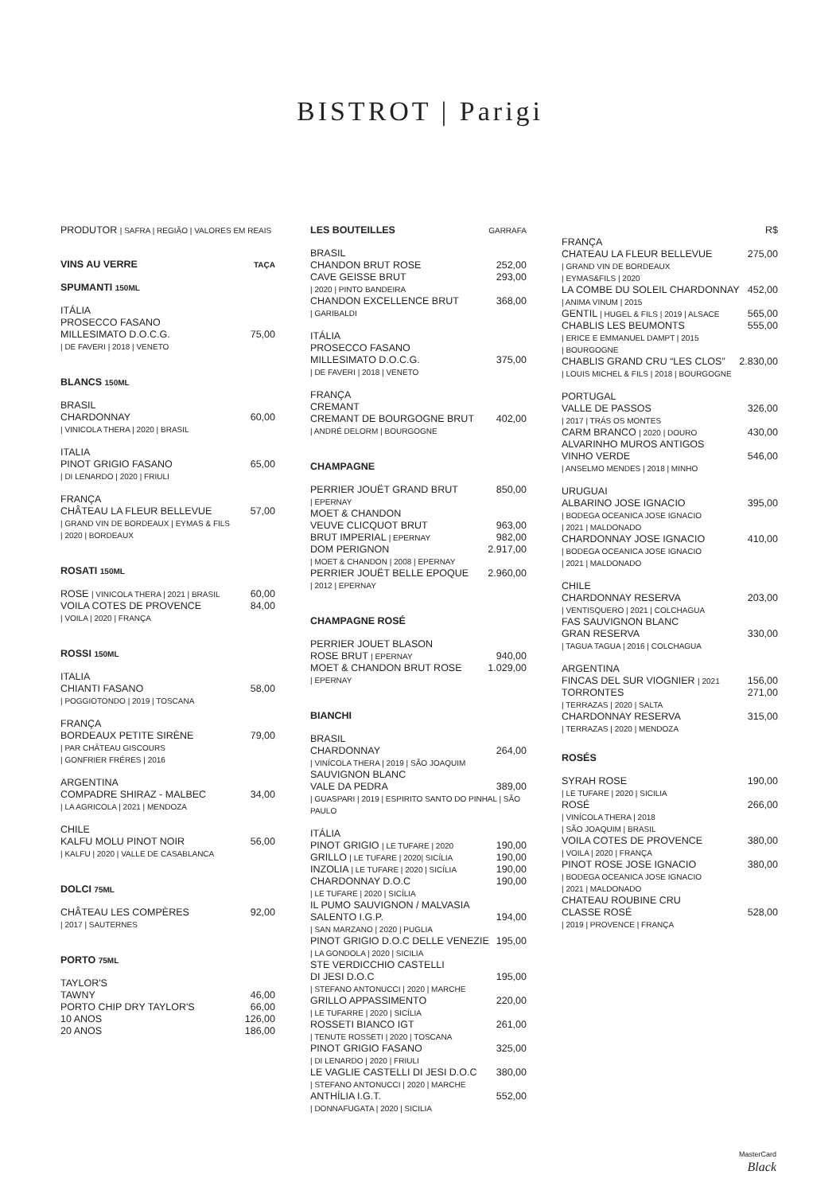BISTROT | Parigi
PRODUTOR | SAFRA | REGIÃO | VALORES EM REAIS
VINS AU VERRE TAÇA
SPUMANTI 150ML
ITÁLIA
PROSECCO FASANO
MILLESIMATO D.O.C.G. 75,00
| DE FAVERI | 2018 | VENETO
BLANCS 150ML
BRASIL
CHARDONNAY 60,00
| VINICOLA THERA | 2020 | BRASIL
ITALIA
PINOT GRIGIO FASANO 65,00
| DI LENARDO | 2020 | FRIULI
FRANÇA
CHÂTEAU LA FLEUR BELLEVUE 57,00
| GRAND VIN DE BORDEAUX | EYMAS & FILS
| 2020 | BORDEAUX
ROSATI 150ML
ROSE | VINICOLA THERA | 2021 | BRASIL 60,00
VOILA COTES DE PROVENCE 84,00
| VOILA | 2020 | FRANÇA
ROSSI 150ML
ITALIA
CHIANTI FASANO 58,00
| POGGIOTONDO | 2019 | TOSCANA
FRANÇA
BORDEAUX PETITE SIRÈNE 79,00
| PAR CHÂTEAU GISCOURS
| GONFRIER FRÉRES | 2016
ARGENTINA
COMPADRE SHIRAZ - MALBEC 34,00
| LA AGRICOLA | 2021 | MENDOZA
CHILE
KALFU MOLU PINOT NOIR 56,00
| KALFU | 2020 | VALLE DE CASABLANCA
DOLCI 75ML
CHÂTEAU LES COMPÈRES 92,00
| 2017 | SAUTERNES
PORTO 75ML
TAYLOR'S
TAWNY 46,00
PORTO CHIP DRY TAYLOR'S 66,00
10 ANOS 126,00
20 ANOS 186,00
LES BOUTEILLES GARRAFA
BRASIL
CHANDON BRUT ROSE 252,00
CAVE GEISSE BRUT 293,00
| 2020 | PINTO BANDEIRA
CHANDON EXCELLENCE BRUT 368,00
| GARIBALDI
ITÁLIA
PROSECCO FASANO
MILLESIMATO D.O.C.G. 375,00
| DE FAVERI | 2018 | VENETO
FRANÇA
CREMANT
CREMANT DE BOURGOGNE BRUT 402,00
| ANDRÉ DELORM | BOURGOGNE
CHAMPAGNE
PERRIER JOUËT GRAND BRUT 850,00
| EPERNAY
MOET & CHANDON
VEUVE CLICQUOT BRUT 963,00
BRUT IMPERIAL | EPERNAY 982,00
DOM PERIGNON 2.917,00
| MOET & CHANDON | 2008 | EPERNAY
PERRIER JOUËT BELLE EPOQUE 2.960,00
| 2012 | EPERNAY
CHAMPAGNE ROSÉ
PERRIER JOUET BLASON
ROSE BRUT | EPERNAY 940,00
MOET & CHANDON BRUT ROSE 1.029,00
| EPERNAY
BIANCHI
BRASIL
CHARDONNAY 264,00
| VINÍCOLA THERA | 2019 | SÃO JOAQUIM
SAUVIGNON BLANC
VALE DA PEDRA 389,00
| GUASPARI | 2019 | ESPIRITO SANTO DO PINHAL | SÃO PAULO
ITÁLIA
PINOT GRIGIO | LE TUFARE | 2020 190,00
GRILLO | LE TUFARE | 2020| SICÍLIA 190,00
INZOLIA | LE TUFARE | 2020 | SICÍLIA 190,00
CHARDONNAY D.O.C 190,00
| LE TUFARE | 2020 | SICÍLIA
IL PUMO SAUVIGNON / MALVASIA
SALENTO I.G.P. 194,00
| SAN MARZANO | 2020 | PUGLIA
PINOT GRIGIO D.O.C DELLE VENEZIE 195,00
| LA GONDOLA | 2020 | SICILIA
STE VERDICCHIO CASTELLI
DI JESI D.O.C 195,00
| STEFANO ANTONUCCI | 2020 | MARCHE
GRILLO APPASSIMENTO 220,00
| LE TUFARRE | 2020 | SICÍLIA
ROSSETI BIANCO IGT 261,00
| TENUTE ROSSETI | 2020 | TOSCANA
PINOT GRIGIO FASANO 325,00
| DI LENARDO | 2020 | FRIULI
LE VAGLIE CASTELLI DI JESI D.O.C 380,00
| STEFANO ANTONUCCI | 2020 | MARCHE
ANTHÍLIA I.G.T. 552,00
| DONNAFUGATA | 2020 | SICILIA
R$
FRANÇA
CHATEAU LA FLEUR BELLEVUE 275,00
| GRAND VIN DE BORDEAUX
| EYMAS&FILS | 2020
LA COMBE DU SOLEIL CHARDONNAY 452,00
| ANIMA VINUM | 2015
GENTIL | HUGEL & FILS | 2019 | ALSACE 565,00
CHABLIS LES BEUMONTS 555,00
| ERICE E EMMANUEL DAMPT | 2015
| BOURGOGNE
CHABLIS GRAND CRU “LES CLOS” 2.830,00
| LOUIS MICHEL & FILS | 2018 | BOURGOGNE
PORTUGAL
VALLE DE PASSOS 326,00
| 2017 | TRÁS OS MONTES
CARM BRANCO | 2020 | DOURO 430,00
ALVARINHO MUROS ANTIGOS
VINHO VERDE 546,00
| ANSELMO MENDES | 2018 | MINHO
URUGUAI
ALBARINO JOSE IGNACIO 395,00
| BODEGA OCEANICA JOSE IGNACIO
| 2021 | MALDONADO
CHARDONNAY JOSE IGNACIO 410,00
| BODEGA OCEANICA JOSE IGNACIO
| 2021 | MALDONADO
CHILE
CHARDONNAY RESERVA 203,00
| VENTISQUERO | 2021 | COLCHAGUA
FAS SAUVIGNON BLANC
GRAN RESERVA 330,00
| TAGUA TAGUA | 2016 | COLCHAGUA
ARGENTINA
FINCAS DEL SUR VIOGNIER | 2021 156,00
TORRONTES 271,00
| TERRAZAS | 2020 | SALTA
CHARDONNAY RESERVA 315,00
| TERRAZAS | 2020 | MENDOZA
ROSÉS
SYRAH ROSE 190,00
| LE TUFARE | 2020 | SICILIA
ROSÉ 266,00
| VINÍCOLA THERA | 2018
| SÃO JOAQUIM | BRASIL
VOILA COTES DE PROVENCE 380,00
| VOILA | 2020 | FRANÇA
PINOT ROSE JOSE IGNACIO 380,00
| BODEGA OCEANICA JOSE IGNACIO
| 2021 | MALDONADO
CHATEAU ROUBINE CRU
CLASSE ROSÉ 528,00
| 2019 | PROVENCE | FRANÇA
MasterCard
Black